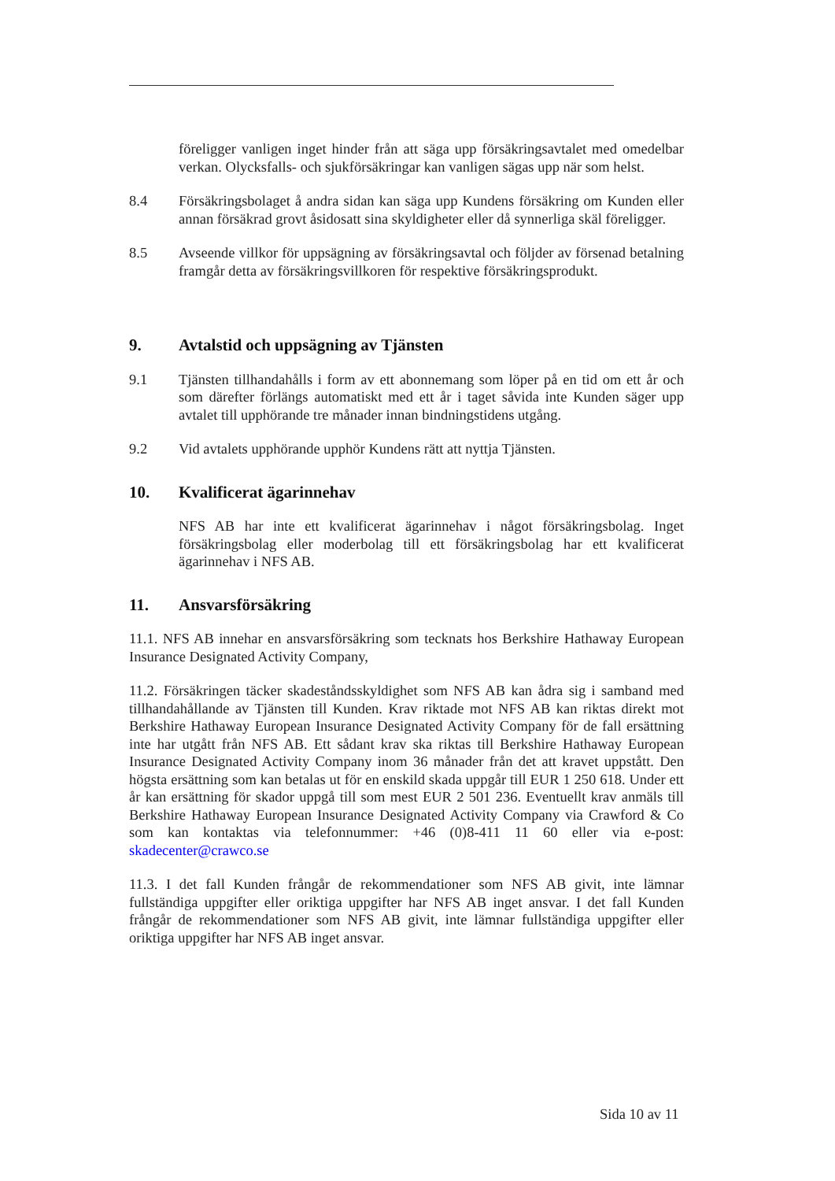föreligger vanligen inget hinder från att säga upp försäkringsavtalet med omedelbar verkan. Olycksfalls- och sjukförsäkringar kan vanligen sägas upp när som helst.
8.4 Försäkringsbolaget å andra sidan kan säga upp Kundens försäkring om Kunden eller annan försäkrad grovt åsidosatt sina skyldigheter eller då synnerliga skäl föreligger.
8.5 Avseende villkor för uppsägning av försäkringsavtal och följder av försenad betalning framgår detta av försäkringsvillkoren för respektive försäkringsprodukt.
9. Avtalstid och uppsägning av Tjänsten
9.1 Tjänsten tillhandahålls i form av ett abonnemang som löper på en tid om ett år och som därefter förlängs automatiskt med ett år i taget såvida inte Kunden säger upp avtalet till upphörande tre månader innan bindningstidens utgång.
9.2 Vid avtalets upphörande upphör Kundens rätt att nyttja Tjänsten.
10. Kvalificerat ägarinnehav
NFS AB har inte ett kvalificerat ägarinnehav i något försäkringsbolag. Inget försäkringsbolag eller moderbolag till ett försäkringsbolag har ett kvalificerat ägarinnehav i NFS AB.
11. Ansvarsförsäkring
11.1. NFS AB innehar en ansvarsförsäkring som tecknats hos Berkshire Hathaway European Insurance Designated Activity Company,
11.2. Försäkringen täcker skadeståndsskyldighet som NFS AB kan ådra sig i samband med tillhandahållande av Tjänsten till Kunden. Krav riktade mot NFS AB kan riktas direkt mot Berkshire Hathaway European Insurance Designated Activity Company för de fall ersättning inte har utgått från NFS AB. Ett sådant krav ska riktas till Berkshire Hathaway European Insurance Designated Activity Company inom 36 månader från det att kravet uppstått. Den högsta ersättning som kan betalas ut för en enskild skada uppgår till EUR 1 250 618. Under ett år kan ersättning för skador uppgå till som mest EUR 2 501 236. Eventuellt krav anmäls till Berkshire Hathaway European Insurance Designated Activity Company via Crawford & Co som kan kontaktas via telefonnummer: +46 (0)8-411 11 60 eller via e-post: skadecenter@crawco.se
11.3. I det fall Kunden frångår de rekommendationer som NFS AB givit, inte lämnar fullständiga uppgifter eller oriktiga uppgifter har NFS AB inget ansvar. I det fall Kunden frångår de rekommendationer som NFS AB givit, inte lämnar fullständiga uppgifter eller oriktiga uppgifter har NFS AB inget ansvar.
Sida 10 av 11